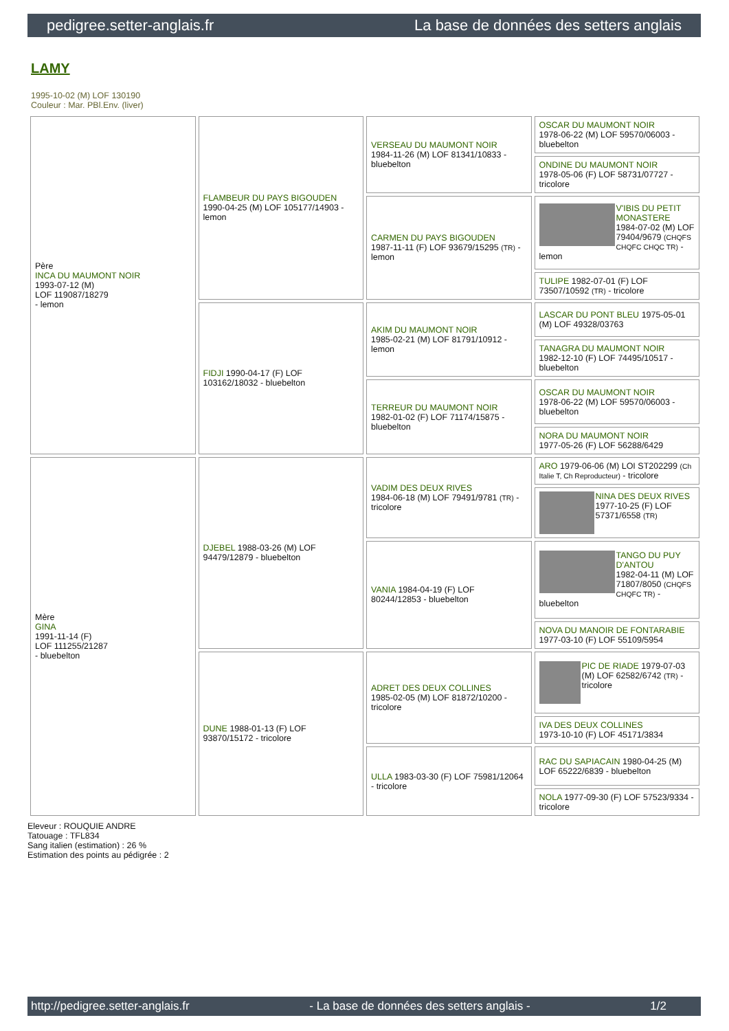pedigree.setter-anglais.fr La base de données des setters anglais
LAMY
1995-10-02 (M) LOF 130190
Couleur : Mar. PBl.Env. (liver)
| Père INCA DU MAUMONT NOIR 1993-07-12 (M) LOF 119087/18279 - lemon | FLAMBEUR DU PAYS BIGOUDEN 1990-04-25 (M) LOF 105177/14903 - lemon | VERSEAU DU MAUMONT NOIR 1984-11-26 (M) LOF 81341/10833 - bluebelton | OSCAR DU MAUMONT NOIR 1978-06-22 (M) LOF 59570/06003 - bluebelton |
| | | | ONDINE DU MAUMONT NOIR 1978-05-06 (F) LOF 58731/07727 - tricolore |
| | | CARMEN DU PAYS BIGOUDEN 1987-11-11 (F) LOF 93679/15295 (TR) - lemon | V'IBIS DU PETIT MONASTERE 1984-07-02 (M) LOF 79404/9679 (CHQFS CHQFC CHQC TR) - lemon |
| | | | TULIPE 1982-07-01 (F) LOF 73507/10592 (TR) - tricolore |
| | FIDJI 1990-04-17 (F) LOF 103162/18032 - bluebelton | AKIM DU MAUMONT NOIR 1985-02-21 (M) LOF 81791/10912 - lemon | LASCAR DU PONT BLEU 1975-05-01 (M) LOF 49328/03763 |
| | | | TANAGRA DU MAUMONT NOIR 1982-12-10 (F) LOF 74495/10517 - bluebelton |
| | | TERREUR DU MAUMONT NOIR 1982-01-02 (F) LOF 71174/15875 - bluebelton | OSCAR DU MAUMONT NOIR 1978-06-22 (M) LOF 59570/06003 - bluebelton |
| | | | NORA DU MAUMONT NOIR 1977-05-26 (F) LOF 56288/6429 |
| Mère GINA 1991-11-14 (F) LOF 111255/21287 - bluebelton | DJEBEL 1988-03-26 (M) LOF 94479/12879 - bluebelton | VADIM DES DEUX RIVES 1984-06-18 (M) LOF 79491/9781 (TR) - tricolore | ARO 1979-06-06 (M) LOI ST202299 (Ch Italie T, Ch Reproducteur) - tricolore |
| | | | NINA DES DEUX RIVES 1977-10-25 (F) LOF 57371/6558 (TR) |
| | | VANIA 1984-04-19 (F) LOF 80244/12853 - bluebelton | TANGO DU PUY D'ANTOU 1982-04-11 (M) LOF 71807/8050 (CHQFS CHQFC TR) - bluebelton |
| | | | NOVA DU MANOIR DE FONTARABIE 1977-03-10 (F) LOF 55109/5954 |
| | DUNE 1988-01-13 (F) LOF 93870/15172 - tricolore | ADRET DES DEUX COLLINES 1985-02-05 (M) LOF 81872/10200 - tricolore | PIC DE RIADE 1979-07-03 (M) LOF 62582/6742 (TR) - tricolore |
| | | | IVA DES DEUX COLLINES 1973-10-10 (F) LOF 45171/3834 |
| | | ULLA 1983-03-30 (F) LOF 75981/12064 - tricolore | RAC DU SAPIACAIN 1980-04-25 (M) LOF 65222/6839 - bluebelton |
| | | | NOLA 1977-09-30 (F) LOF 57523/9334 - tricolore |
Eleveur : ROUQUIE ANDRE
Tatouage : TFL834
Sang italien (estimation) : 26 %
Estimation des points au pédigrée : 2
http://pedigree.setter-anglais.fr - La base de données des setters anglais - 1/2